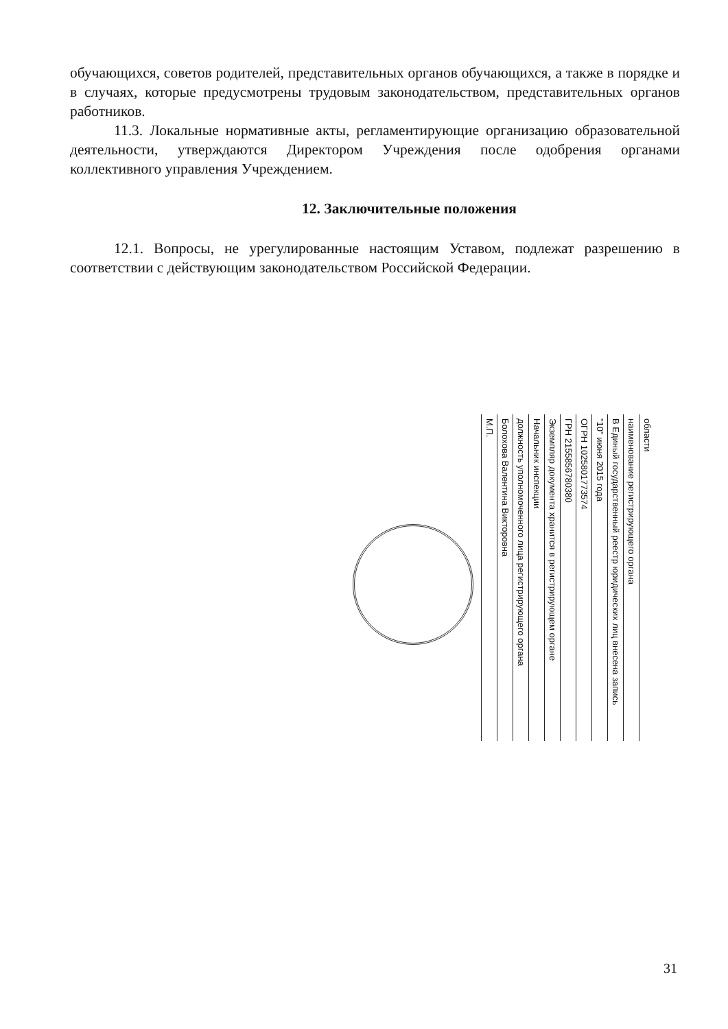обучающихся, советов родителей, представительных органов обучающихся, а также в порядке и в случаях, которые предусмотрены трудовым законодательством, представительных органов работников.
11.3. Локальные нормативные акты, регламентирующие организацию образовательной деятельности, утверждаются Директором Учреждения после одобрения органами коллективного управления Учреждением.
12. Заключительные положения
12.1. Вопросы, не урегулированные настоящим Уставом, подлежат разрешению в соответствии с действующим законодательством Российской Федерации.
области
наименование регистрирующего органа
В Единый государственный реестр юридических лиц внесена запись
"10" июня 2015 года
ОГРН 1025801773574
ГРН 2155856780380
Экземпляр документа хранится в регистрирующем органе
Начальник инспекции
должность уполномоченного лица регистрирующего органа
Болохова Валентина Викторовна
М.П.
31